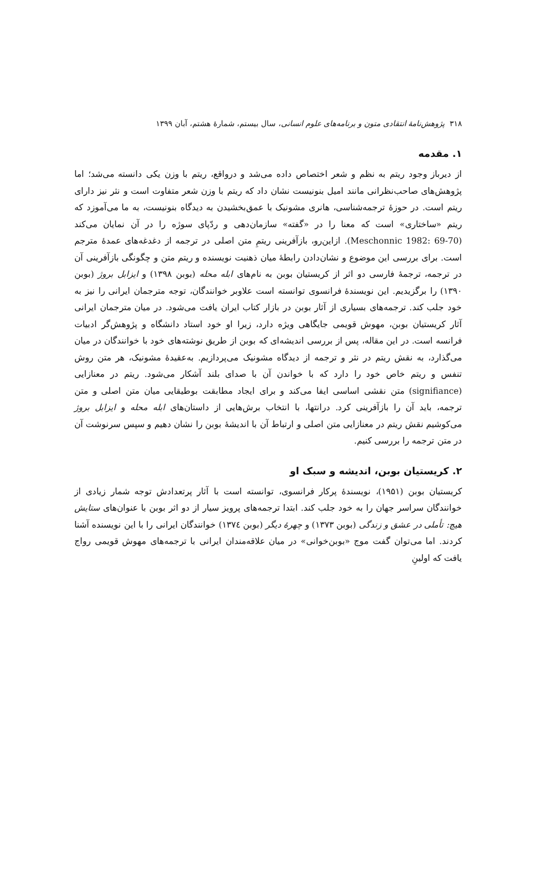۳۱۸ پژوهش‌نامهٔ انتقادی متون و برنامه‌های علوم انسانی، سال بیستم، شمارهٔ هشتم، آبان ۱۳۹۹
۱. مقدمه
از دیرباز وجود ریتم به نظم و شعر اختصاص داده می‌شد و درواقع، ریتم با وزن یکی دانسته می‌شد؛ اما پژوهش‌های صاحب‌نظرانی مانند امیل بنونیست نشان داد که ریتم با وزن شعر متفاوت است و نثر نیز دارای ریتم است. در حوزهٔ ترجمه‌شناسی، هانری مشونیک با عمق‌بخشیدن به دیدگاه بنونیست، به ما می‌آموزد که ریتم «ساختاری» است که معنا را در «گفته» سازمان‌دهی و ردّپای سوژه را در آن نمایان می‌کند (Meschonnic 1982: 69-70). ازاین‌رو، بازآفرینی ریتمِ متن اصلی در ترجمه از دغدغه‌های عمدهٔ مترجم است. برای بررسی این موضوع و نشان‌دادن رابطهٔ میان ذهنیت نویسنده و ریتم متن و چگونگی بازآفرینی آن در ترجمه، ترجمهٔ فارسی دو اثر از کریستیان بوبن به نام‌های ابله محله (بوبن ۱۳۹۸) و ایزابل بروژ (بوبن ۱۳۹۰) را برگزیدیم. این نویسندهٔ فرانسوی توانسته است علاوبر خوانندگان، توجه مترجمان ایرانی را نیز به خود جلب کند. ترجمه‌های بسیاری از آثار بوبن در بازار کتاب ایران یافت می‌شود. در میان مترجمان ایرانی آثار کریستیان بوبن، مهوش قویمی جایگاهی ویژه دارد، زیرا او خود استاد دانشگاه و پژوهش‌گر ادبیات فرانسه است. در این مقاله، پس از بررسی اندیشه‌ای که بوبن از طریق نوشته‌های خود با خوانندگان در میان می‌گذارد، به نقش ریتم در نثر و ترجمه از دیدگاه مشونیک می‌پردازیم. به‌عقیدهٔ مشونیک، هر متن روش تنفس و ریتم خاص خود را دارد که با خواندن آن با صدای بلند آشکار می‌شود. ریتم در معنازایی (signifiance) متن نقشی اساسی ایفا می‌کند و برای ایجاد مطابقت بوطیقایی میان متن اصلی و متن ترجمه، باید آن را بازآفرینی کرد. درانتها، با انتخاب برش‌هایی از داستان‌های ابله محله و ایزابل بروژ می‌کوشیم نقش ریتم در معنازایی متن اصلی و ارتباط آن با اندیشهٔ بوبن را نشان دهیم و سپس سرنوشت آن در متن ترجمه را بررسی کنیم.
۲. کریستیان بوبن، اندیشه و سبک او
کریستیان بوبن (۱۹۵۱)، نویسندهٔ پرکار فرانسوی، توانسته است با آثار پرتعدادش توجه شمار زیادی از خوانندگان سراسر جهان را به خود جلب کند. ابتدا ترجمه‌های پرویز سیار از دو اثر بوبن با عنوان‌های ستایش هیچ: تأملی در عشق و زندگی (بوبن ۱۳۷۳) و چهرهٔ دیگر (بوبن ۱۳۷٤) خوانندگان ایرانی را با این نویسنده آشنا کردند. اما می‌توان گفت موج «بوبن‌خوانی» در میان علاقه‌مندان ایرانی با ترجمه‌های مهوش قویمی رواج یافت که اولینِ